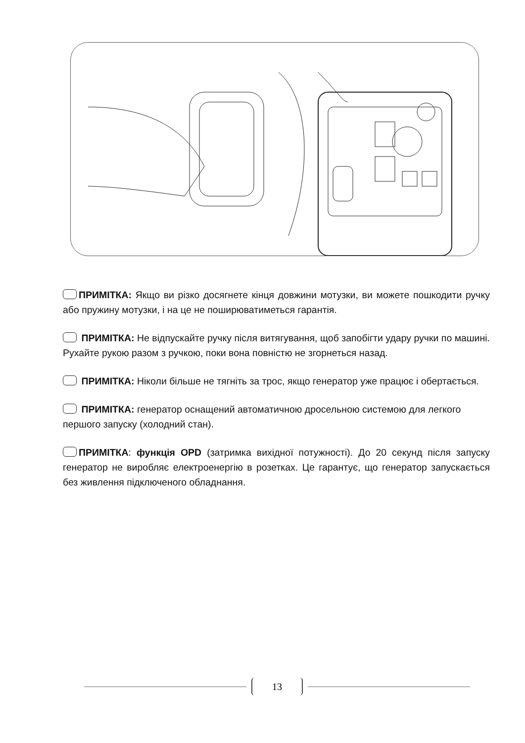ПРИМІТКА: Якщо ви різко досягнете кінця довжини мотузки, ви можете пошкодити ручку або пружину мотузки, і на це не поширюватиметься гарантія.
ПРИМІТКА: Не відпускайте ручку після витягування, щоб запобігти удару ручки по машині. Рухайте рукою разом з ручкою, поки вона повністю не згорнеться назад.
ПРИМІТКА: Ніколи більше не тягніть за трос, якщо генератор уже працює і обертається.
ПРИМІТКА: генератор оснащений автоматичною дросельною системою для легкого першого запуску (холодний стан).
ПРИМІТКА: функція OPD (затримка вихідної потужності). До 20 секунд після запуску генератор не виробляє електроенергію в розетках. Це гарантує, що генератор запускається без живлення підключеного обладнання.
13